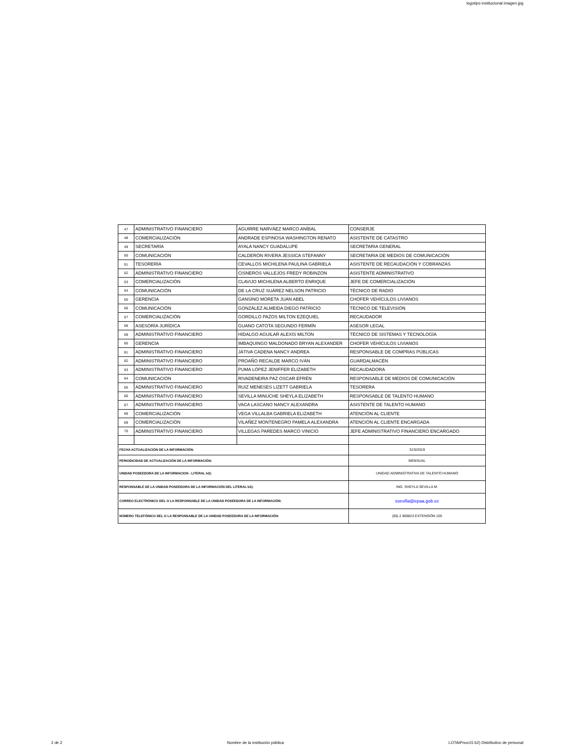logotipo institucional imagen jpg
| 47 | ADMINISTRATIVO FINANCIERO | AGUIRRE NARVÁEZ MARCO ANÍBAL | CONSERJE |
| 48 | COMERCIALIZACIÓN | ANDRADE ESPINOSA WASHINGTON RENATO | ASISTENTE DE CATASTRO |
| 49 | SECRETARÍA | AYALA NANCY GUADALUPE | SECRETARIA GENERAL |
| 50 | COMUNICACIÓN | CALDERÓN RIVERA JESSICA STEFANNY | SECRETARIA DE MEDIOS DE COMUNICACIÓN |
| 51 | TESORERÍA | CEVALLOS MICHILENA PAULINA GABRIELA | ASISTENTE DE RECAUDACIÓN Y COBRANZAS |
| 52 | ADMINISTRATIVO FINANCIERO | CISNEROS VALLEJOS FREDY ROBINZON | ASISTENTE ADMINISTRATIVO |
| 53 | COMERCIALIZACIÓN | CLAVIJO MICHILENA ALBERTO ENRIQUE | JEFE DE COMERCIALIZACIÓN |
| 54 | COMUNICACIÓN | DE LA CRUZ SUÁREZ NELSON PATRICIO | TÉCNICO DE RADIO |
| 55 | GERENCIA | GANSINO MORETA JUAN ABEL | CHOFER VEHÍCULOS LIVIANOS |
| 56 | COMUNICACIÓN | GONZÁLEZ ALMEIDA DIEGO PATRICIO | TÉCNICO DE TELEVISIÓN |
| 57 | COMERCIALIZACIÓN | GORDILLO PAZOS MILTON EZEQUIEL | RECAUDADOR |
| 58 | ASESORÍA JURÍDICA | GUANO CATOTA SEGUNDO FERMÍN | ASESOR LEGAL |
| 59 | ADMINISTRATIVO FINANCIERO | HIDALGO AGUILAR ALEXIS MILTON | TÉCNICO DE SISTEMAS Y TECNOLOGÍA |
| 60 | GERENCIA | IMBAQUINGO MALDONADO BRYAN ALEXANDER | CHOFER VEHÍCULOS LIVIANOS |
| 61 | ADMINISTRATIVO FINANCIERO | JÁTIVA CADENA NANCY ANDREA | RESPONSABLE DE COMPRAS PÚBLICAS |
| 62 | ADMINISTRATIVO FINANCIERO | PROAÑO RECALDE MARCO IVÁN | GUARDALMACÉN |
| 63 | ADMINISTRATIVO FINANCIERO | PUMA LÓPEZ JENIFFER ELIZABETH | RECAUDADORA |
| 64 | COMUNICACIÓN | RIVADENEIRA PAZ OSCAR EFRÉN | RESPONSABLE DE MEDIOS DE COMUNICACIÓN |
| 65 | ADMINISTRATIVO FINANCIERO | RUIZ MENESES LIZETT GABRIELA | TESORERA |
| 66 | ADMINISTRATIVO FINANCIERO | SEVILLA MINUCHE SHEYLA ELIZABETH | RESPONSABLE DE TALENTO HUMANO |
| 67 | ADMINISTRATIVO FINANCIERO | VACA LASCANO NANCY ALEXANDRA | ASISTENTE DE TALENTO HUMANO |
| 68 | COMERCIALIZACIÓN | VEGA VILLALBA GABRIELA ELIZABETH | ATENCIÓN AL CLIENTE |
| 69 | COMERCIALIZACIÓN | VILAÑEZ MONTENEGRO PAMELA ALEXANDRA | ATENCIÓN AL CLIENTE ENCARGADA |
| 70 | ADMINISTRATIVO FINANCIERO | VILLEGAS PAREDES MARCO VINICIO | JEFE ADMINISTRATIVO FINANCIERO ENCARGADO |
| FECHA ACTUALIZACIÓN DE LA INFORMACIÓN: | | | 31/5/2019 |
| PERIODICIDAD DE ACTUALIZACIÓN DE LA INFORMACIÓN: | | | MENSUAL |
| UNIDAD POSEEDORA DE LA INFORMACION - LITERAL b2): | | | UNIDAD ADMINISTRATIVA DE TALENTO HUMANO |
| RESPONSABLE DE LA UNIDAD POSEEDORA DE LA INFORMACIÓN DEL LITERAL b2): | | | ING. SHEYLA SEVILLA M. |
| CORREO ELECTRÓNICO DEL O LA RESPONSABLE DE LA UNIDAD POSEEDORA DE LA INFORMACIÓN: | | | ssevilla@epaa.gob.ec |
| NÚMERO TELEFÓNICO DEL O LA RESPONSABLE DE LA UNIDAD POSEEDORA DE LA INFORMACIÓN: | | | (06) 2 906823 EXTENSIÓN 105 |
2 de 2 Nombre de la institución pública LOTAIPnov15 b2) Distributivo de personal